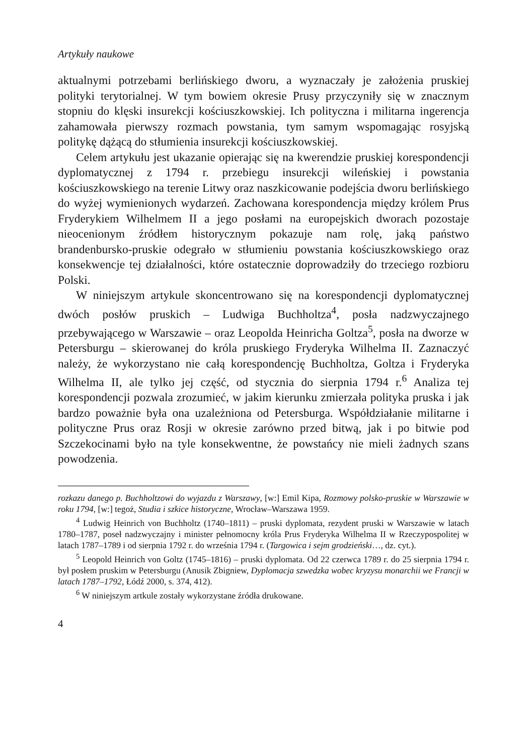Artykuły naukowe
aktualnymi potrzebami berlińskiego dworu, a wyznaczały je założenia pruskiej polityki terytorialnej. W tym bowiem okresie Prusy przyczyniły się w znacznym stopniu do klęski insurekcji kościuszkowskiej. Ich polityczna i militarna ingerencja zahamowała pierwszy rozmach powstania, tym samym wspomagając rosyjską politykę dążącą do stłumienia insurekcji kościuszkowskiej.
Celem artykułu jest ukazanie opierając się na kwerendzie pruskiej korespondencji dyplomatycznej z 1794 r. przebiegu insurekcji wileńskiej i powstania kościuszkowskiego na terenie Litwy oraz naszkicowanie podejścia dworu berlińskiego do wyżej wymienionych wydarzeń. Zachowana korespondencja między królem Prus Fryderykiem Wilhelmem II a jego posłami na europejskich dworach pozostaje nieocenionym źródłem historycznym pokazuje nam rolę, jaką państwo brandenbursko-pruskie odegrało w stłumieniu powstania kościuszkowskiego oraz konsekwencje tej działalności, które ostatecznie doprowadziły do trzeciego rozbioru Polski.
W niniejszym artykule skoncentrowano się na korespondencji dyplomatycznej dwóch posłów pruskich – Ludwiga Buchholtza<sup>4</sup>, posła nadzwyczajnego przebywającego w Warszawie – oraz Leopolda Heinricha Goltza<sup>5</sup>, posła na dworze w Petersburgu – skierowanej do króla pruskiego Fryderyka Wilhelma II. Zaznaczyć należy, że wykorzystano nie całą korespondencję Buchholtza, Goltza i Fryderyka Wilhelma II, ale tylko jej część, od stycznia do sierpnia 1794 r.<sup>6</sup> Analiza tej korespondencji pozwala zrozumieć, w jakim kierunku zmierzała polityka pruska i jak bardzo poważnie była ona uzależniona od Petersburga. Współdziałanie militarne i polityczne Prus oraz Rosji w okresie zarówno przed bitwą, jak i po bitwie pod Szczekocinami było na tyle konsekwentne, że powstańcy nie mieli żadnych szans powodzenia.
rozkazu danego p. Buchholtzowi do wyjazdu z Warszawy, [w:] Emil Kipa, Rozmowy polsko-pruskie w Warszawie w roku 1794, [w:] tegoż, Studia i szkice historyczne, Wrocław–Warszawa 1959.
<sup>4</sup> Ludwig Heinrich von Buchholtz (1740–1811) – pruski dyplomata, rezydent pruski w Warszawie w latach 1780–1787, poseł nadzwyczajny i minister pełnomocny króla Prus Fryderyka Wilhelma II w Rzeczypospolitej w latach 1787–1789 i od sierpnia 1792 r. do września 1794 r. (Targowica i sejm grodzieński…, dz. cyt.).
<sup>5</sup> Leopold Heinrich von Goltz (1745–1816) – pruski dyplomata. Od 22 czerwca 1789 r. do 25 sierpnia 1794 r. był posłem pruskim w Petersburgu (Anusik Zbigniew, Dyplomacja szwedzka wobec kryzysu monarchii we Francji w latach 1787–1792, Łódź 2000, s. 374, 412).
<sup>6</sup> W niniejszym artkule zostały wykorzystane źródła drukowane.
4